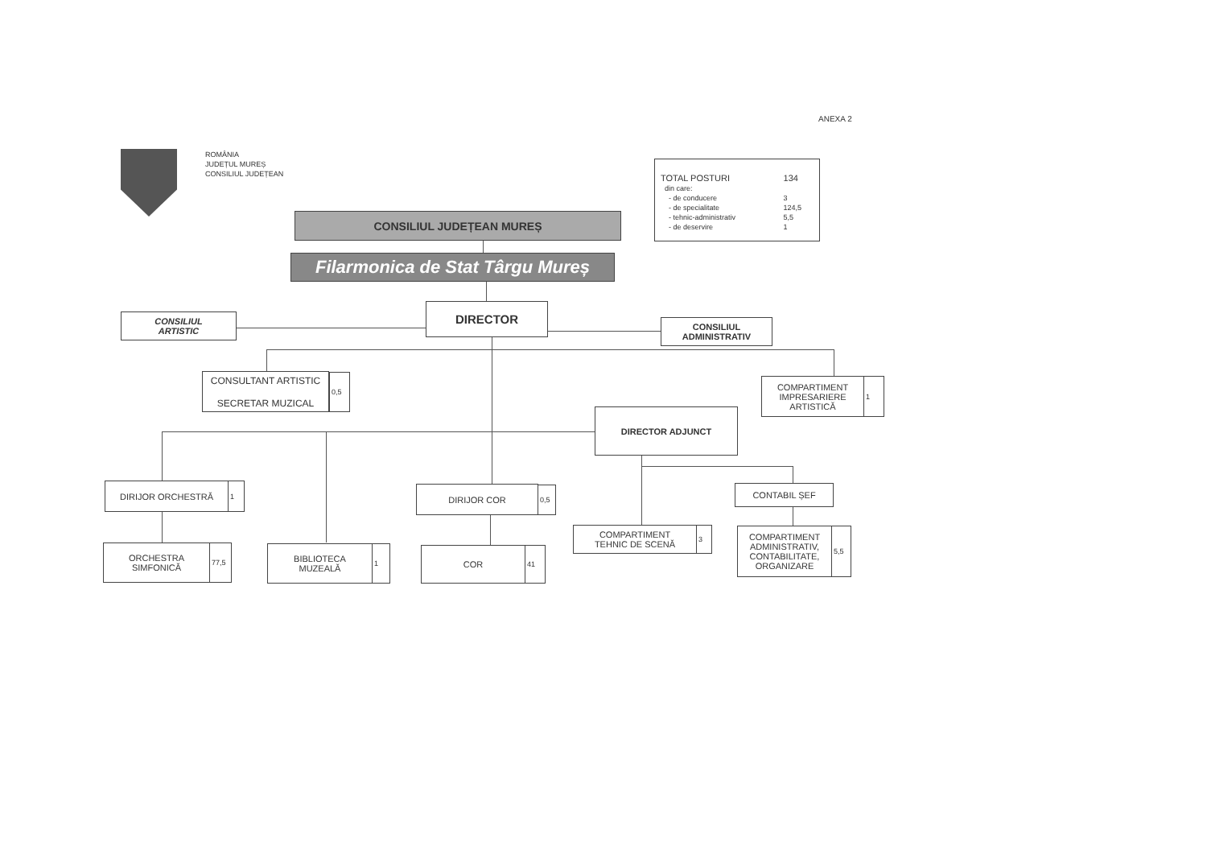ANEXA 2
ROMÂNIA
JUDEȚUL MUREȘ
CONSILIUL JUDEȚEAN
| TOTAL POSTURI | 134 |
| din care: | |
| - de conducere | 3 |
| - de specialitate | 124,5 |
| - tehnic-administrativ | 5,5 |
| - de deservire | 1 |
CONSILIUL JUDEȚEAN MUREȘ
Filarmonica de Stat Târgu Mureș
CONSILIUL
ARTISTIC
DIRECTOR
CONSILIUL
ADMINISTRATIV
CONSULTANT ARTISTIC
SECRETAR MUZICAL
0,5
COMPARTIMENT
IMPRESARIERE
ARTISTICĂ
1
DIRECTOR ADJUNCT
DIRIJOR ORCHESTRĂ 1 DIRIJOR COR 0,5 CONTABIL ȘEF
COMPARTIMENT
TEHNIC DE SCENĂ
3
COMPARTIMENT
ADMINISTRATIV,
CONTABILITATE,
ORGANIZARE
5,5
ORCHESTRA
SIMFONICĂ
77,5
BIBLIOTECA
MUZEALĂ
1 COR 41